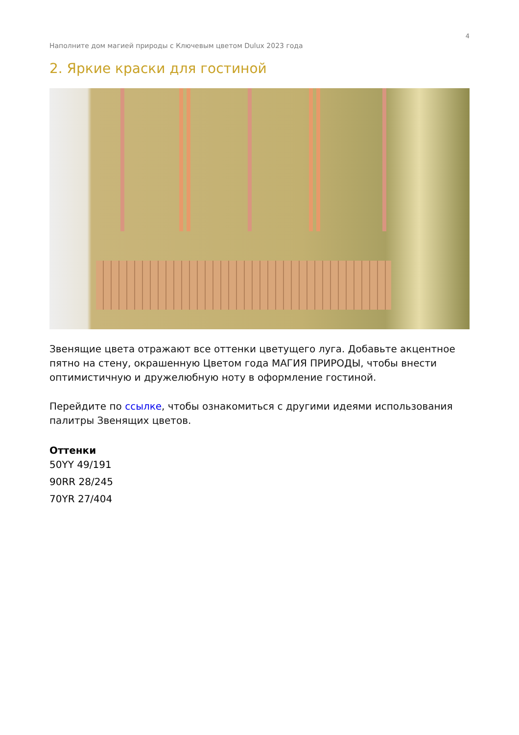4
Наполните дом магией природы с Ключевым цветом Dulux 2023 года
2. Яркие краски для гостиной
Звенящие цвета отражают все оттенки цветущего луга. Добавьте акцентное пятно на стену, окрашенную Цветом года МАГИЯ ПРИРОДЫ, чтобы внести оптимистичную и дружелюбную ноту в оформление гостиной.
Перейдите по ссылке, чтобы ознакомиться с другими идеями использования палитры Звенящих цветов.
Оттенки
50YY 49/191
90RR 28/245
70YR 27/404